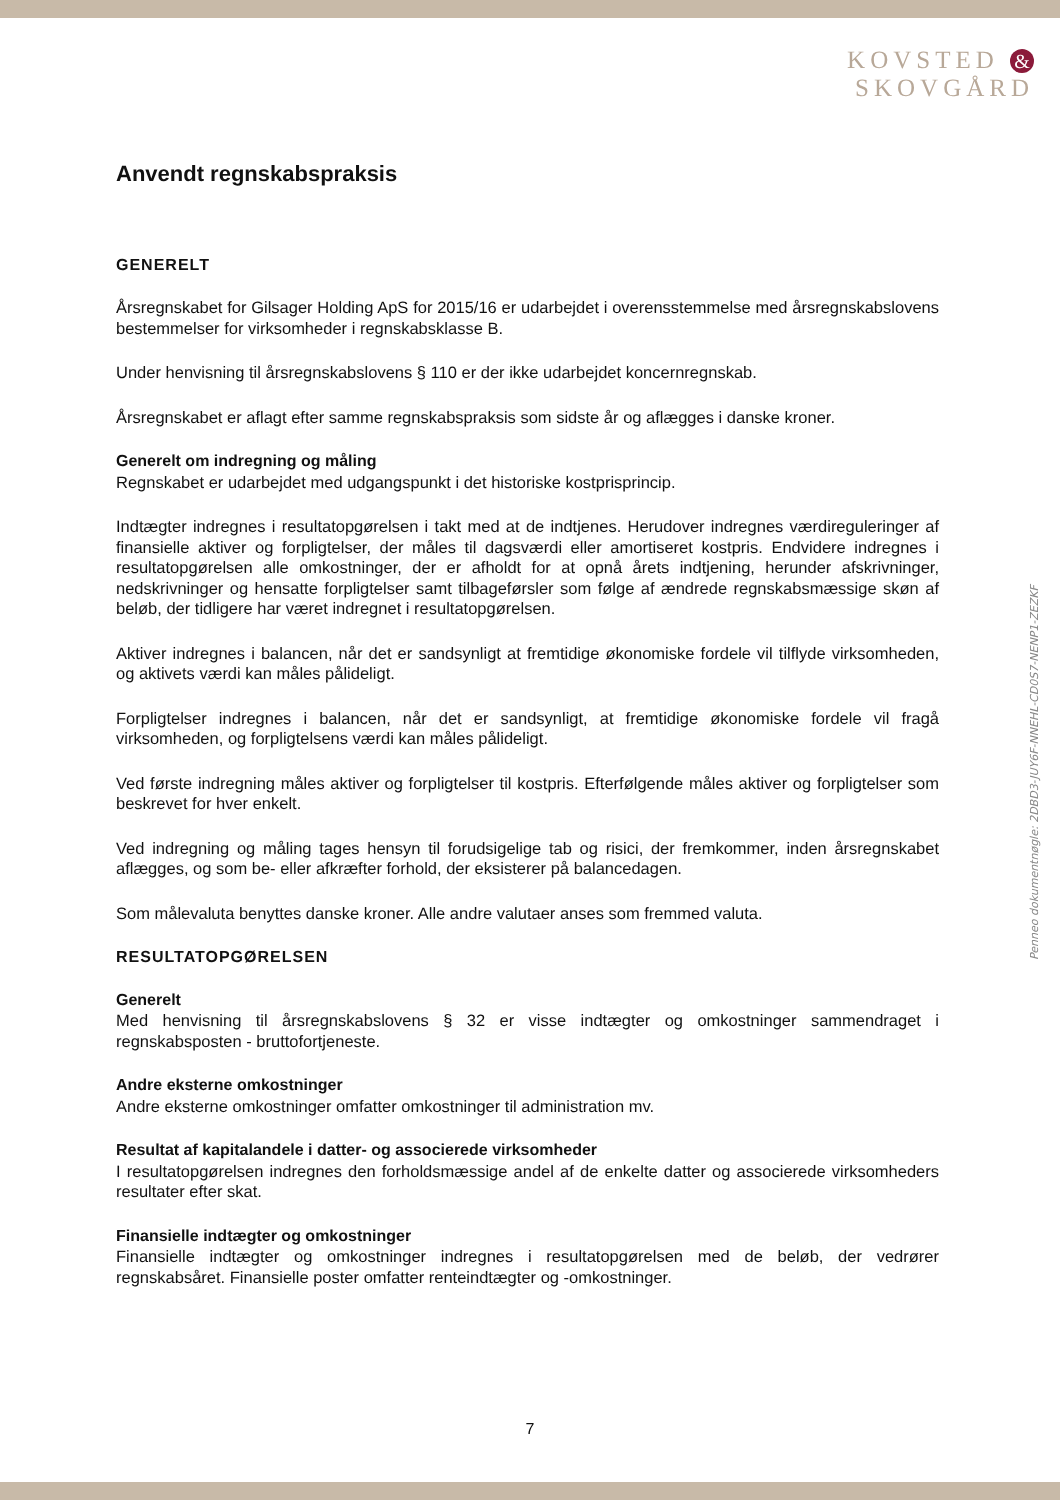KOVSTED &
SKOVGÅRD
Anvendt regnskabspraksis
GENERELT
Årsregnskabet for Gilsager Holding ApS for 2015/16 er udarbejdet i overensstemmelse med årsregnskabslovens bestemmelser for virksomheder i regnskabsklasse B.
Under henvisning til årsregnskabslovens § 110 er der ikke udarbejdet koncernregnskab.
Årsregnskabet er aflagt efter samme regnskabspraksis som sidste år og aflægges i danske kroner.
Generelt om indregning og måling
Regnskabet er udarbejdet med udgangspunkt i det historiske kostprisprincip.
Indtægter indregnes i resultatopgørelsen i takt med at de indtjenes. Herudover indregnes værdireguleringer af finansielle aktiver og forpligtelser, der måles til dagsværdi eller amortiseret kostpris. Endvidere indregnes i resultatopgørelsen alle omkostninger, der er afholdt for at opnå årets indtjening, herunder afskrivninger, nedskrivninger og hensatte forpligtelser samt tilbageførsler som følge af ændrede regnskabsmæssige skøn af beløb, der tidligere har været indregnet i resultatopgørelsen.
Aktiver indregnes i balancen, når det er sandsynligt at fremtidige økonomiske fordele vil tilflyde virksomheden, og aktivets værdi kan måles pålideligt.
Forpligtelser indregnes i balancen, når det er sandsynligt, at fremtidige økonomiske fordele vil fragå virksomheden, og forpligtelsens værdi kan måles pålideligt.
Ved første indregning måles aktiver og forpligtelser til kostpris. Efterfølgende måles aktiver og forpligtelser som beskrevet for hver enkelt.
Ved indregning og måling tages hensyn til forudsigelige tab og risici, der fremkommer, inden årsregnskabet aflægges, og som be- eller afkræfter forhold, der eksisterer på balancedagen.
Som målevaluta benyttes danske kroner. Alle andre valutaer anses som fremmed valuta.
RESULTATOPGØRELSEN
Generelt
Med henvisning til årsregnskabslovens § 32 er visse indtægter og omkostninger sammendraget i regnskabsposten - bruttofortjeneste.
Andre eksterne omkostninger
Andre eksterne omkostninger omfatter omkostninger til administration mv.
Resultat af kapitalandele i datter- og associerede virksomheder
I resultatopgørelsen indregnes den forholdsmæssige andel af de enkelte datter og associerede virksomheders resultater efter skat.
Finansielle indtægter og omkostninger
Finansielle indtægter og omkostninger indregnes i resultatopgørelsen med de beløb, der vedrører regnskabsåret. Finansielle poster omfatter renteindtægter og -omkostninger.
Penneo dokumentnøgle: 2DBD3-JUY6F-NNEHL-CD0S7-NENP1-ZEZKF
7